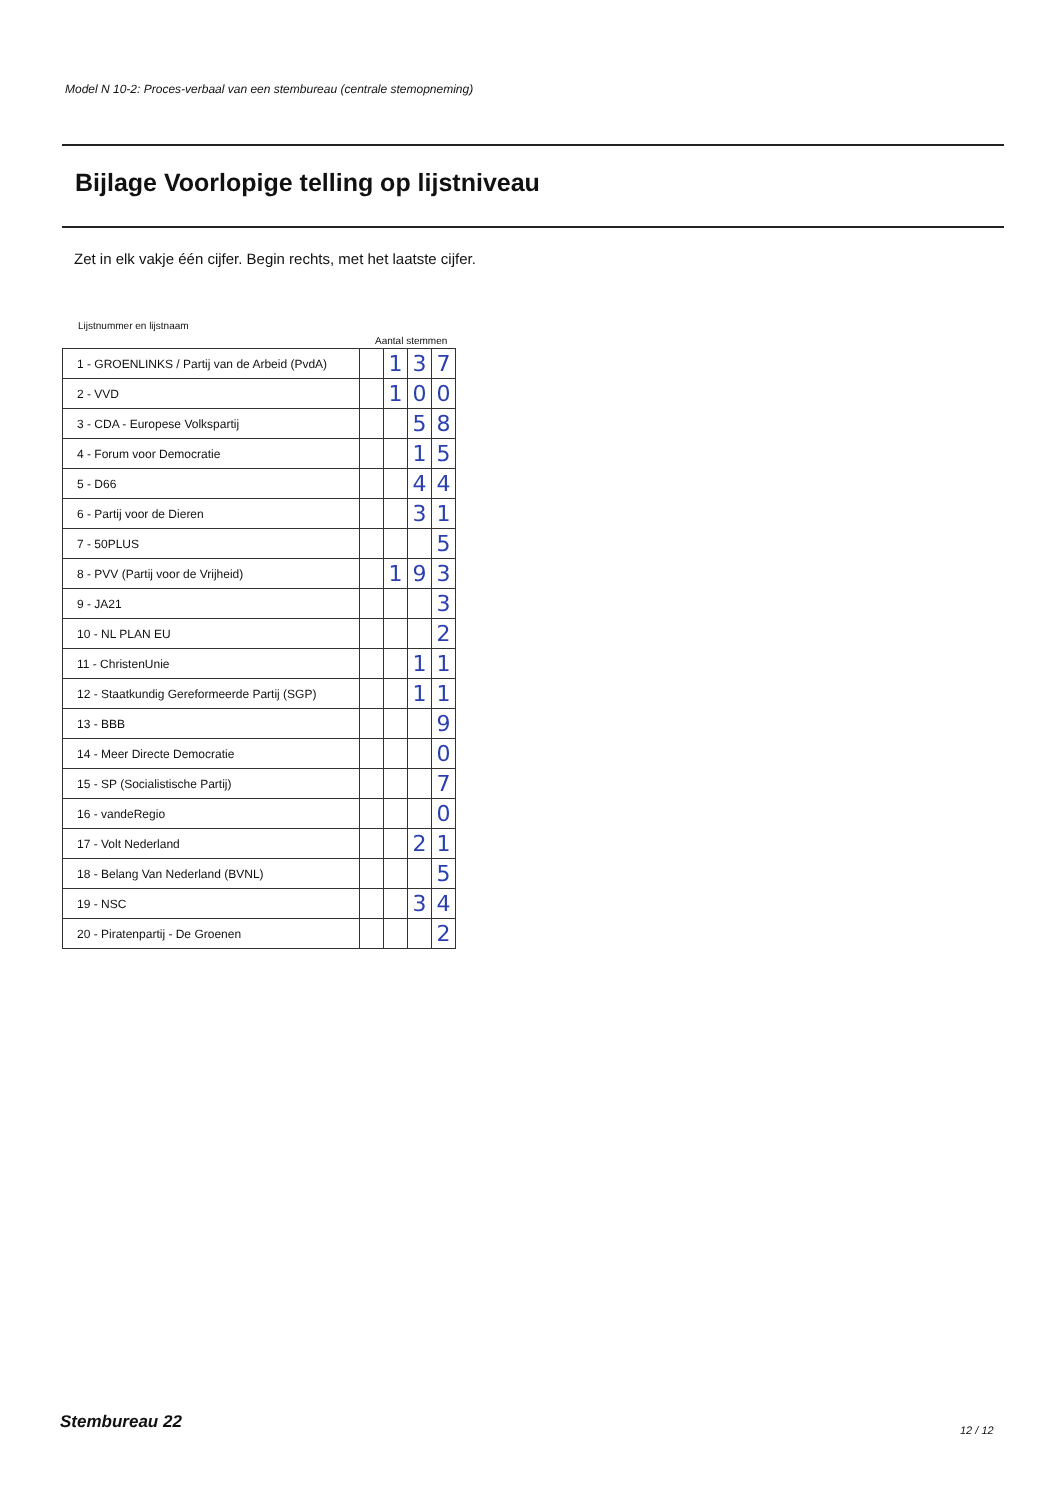Model N 10-2: Proces-verbaal van een stembureau (centrale stemopneming)
Bijlage Voorlopige telling op lijstniveau
Zet in elk vakje één cijfer. Begin rechts, met het laatste cijfer.
Lijstnummer en lijstnaam
Aantal stemmen
| 1 - GROENLINKS / Partij van de Arbeid (PvdA) | | 1 | 3 | 7 |
| 2 - VVD | | 1 | 0 | 0 |
| 3 - CDA - Europese Volkspartij | | | 5 | 8 |
| 4 - Forum voor Democratie | | | 1 | 5 |
| 5 - D66 | | | 4 | 4 |
| 6 - Partij voor de Dieren | | | 3 | 1 |
| 7 - 50PLUS | | | | 5 |
| 8 - PVV (Partij voor de Vrijheid) | | 1 | 9 | 3 |
| 9 - JA21 | | | | 3 |
| 10 - NL PLAN EU | | | | 2 |
| 11 - ChristenUnie | | | 1 | 1 |
| 12 - Staatkundig Gereformeerde Partij (SGP) | | | 1 | 1 |
| 13 - BBB | | | | 9 |
| 14 - Meer Directe Democratie | | | | 0 |
| 15 - SP (Socialistische Partij) | | | | 7 |
| 16 - vandeRegio | | | | 0 |
| 17 - Volt Nederland | | | 2 | 1 |
| 18 - Belang Van Nederland (BVNL) | | | | 5 |
| 19 - NSC | | | 3 | 4 |
| 20 - Piratenpartij - De Groenen | | | | 2 |
Stembureau 22 12 / 12